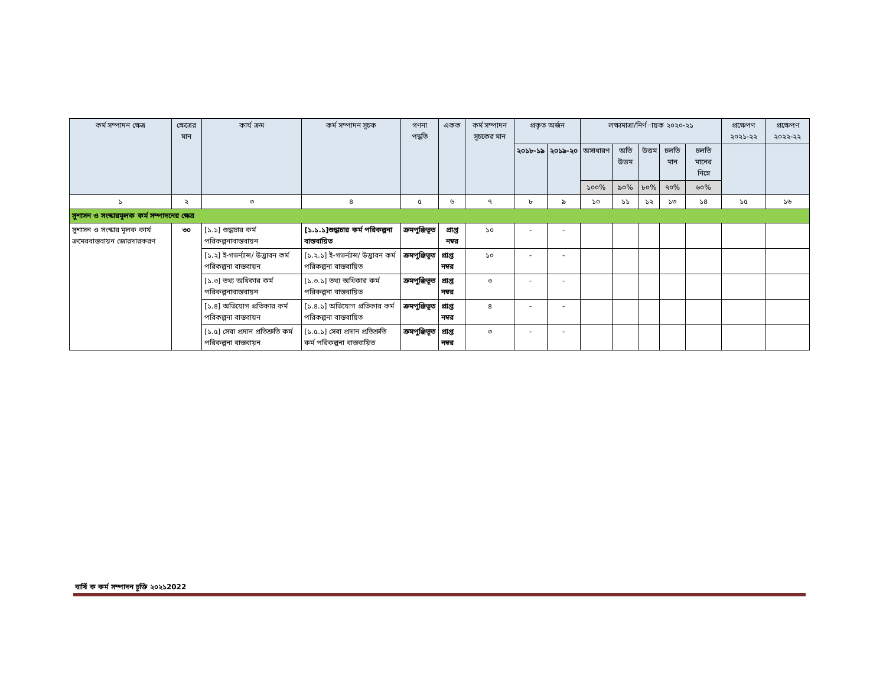| কর্ম সম্পাদন ক্ষেত্র | ক্ষেত্রের মান | কার্য ক্রম | কর্ম সম্পাদন সূচক | গণনা পদ্ধতি | একক | কর্ম সম্পাদন সূচকের মান | প্রকৃত অর্জন | | লক্ষ্যমাত্রা/নির্ণ ায়ক ২০২০-২১ | | | | | প্রক্ষেপণ ২০২১-২২ | প্রক্ষেপণ ২০২২-২২ |
| --- | --- | --- | --- | --- | --- | --- | --- | --- | --- | --- | --- | --- | --- | --- | --- |
| | | | | | | | ২০১৮-১৯ | ২০১৯-২০ | অসাধারণ | অতি উত্তম | উত্তম | চলতি মান | চলতি মানের নিম্নে | | |
| | | | | | | | | | ১০০% | ৯০% | ৮০% | ৭০% | ৬০% | | |
| ১ | ২ | ৩ | ৪ | ৫ | ৬ | ৭ | ৮ | ৯ | ১০ | ১১ | ১২ | ১৩ | ১৪ | ১৫ | ১৬ |
| সুশাসন ও সংস্কারমূলক কর্ম সম্পাদনের ক্ষেত্র | | | | | | | | | | | | | | | |
| সুশাসন ও সংস্কার মূলক কার্য ক্রমেরবাস্তবায়ন জোরদারকরণ | ৩০ | [১.১] শুদ্ধাচার কর্ম পরিকল্পনাবাস্তবায়ন | [১.১.১]শুদ্ধাচার কর্ম পরিকল্পনা বাস্তবায়িত | ক্রমপুঞ্জিভূত | প্রাপ্ত নম্বর | ১০ | - | - | | | | | | | |
| | | [১.২] ই-গভর্ন্যান্স/ উদ্ভাবন কর্ম পরিকল্পনা বাস্তবায়ন | [১.২.১] ই-গভর্ন্যান্স/ উদ্ভাবন কর্ম পরিকল্পনা বাস্তবায়িত | ক্রমপুঞ্জিভূত | প্রাপ্ত নম্বর | ১০ | - | - | | | | | | | |
| | | [১.৩] তথ্য অধিকার কর্ম পরিকল্পনাবাস্তবায়ন | [১.৩.১] তথ্য অধিকার কর্ম পরিকল্পনা বাস্তবায়িত | ক্রমপুঞ্জিভূত | প্রাপ্ত নম্বর | ৩ | - | - | | | | | | | |
| | | [১.৪] অভিযোগ প্রতিকার কর্ম পরিকল্পনা বাস্তবায়ন | [১.৪.১] অভিযোগ প্রতিকার কর্ম পরিকল্পনা বাস্তবায়িত | ক্রমপুঞ্জিভূত | প্রাপ্ত নম্বর | ৪ | - | - | | | | | | | |
| | | [১.৫] সেবা প্রদান প্রতিশ্রুতি কর্ম পরিকল্পনা বাস্তবায়ন | [১.৫.১] সেবা প্রদান প্রতিশ্রুতি কর্ম পরিকল্পনা বাস্তবায়িত | ক্রমপুঞ্জিভূত | প্রাপ্ত নম্বর | ৩ | - | - | | | | | | | |
বার্ষি ক কর্ম সম্পাদন চুক্তি ২০২১2022